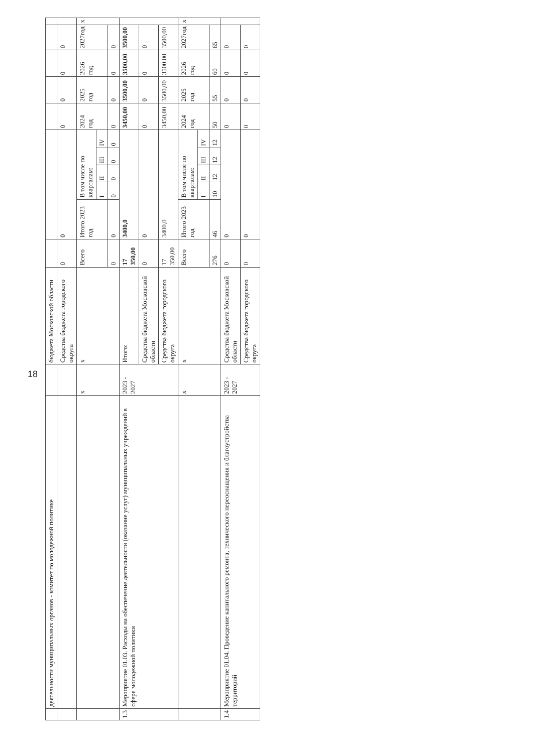18
| | деятельности муниципальных органов - комитет по молодежной политике | | бюджета Московской области | | | | | | | | | | | |
| | | | Средства бюджета городского округа | 0 | 0 | | | | | 0 | 0 | 0 | 0 | |
| | | х | х | Всего | Итого 2023 год | В том числе по кварталам: | | | | 2024 год | 2025 год | 2026 год | 2027год | х |
| | | | | | | I | II | III | IV | | | | | |
| | | | | 0 | 0 | 0 | 0 | 0 | 0 | 0 | 0 | 0 | 0 | |
| 1.3 | Мероприятие 01.03. Расходы на обеспечение деятельности (оказание услуг) муниципальных учреждений в сфере молодежной политики | 2023 - 2027 | Итого: | 17 350,00 | 3400,0 | | | | | 3450,00 | 3500,00 | 3500,00 | 3500,00 | |
| | | | Средства бюджета Московской области | 0 | 0 | | | | | 0 | 0 | 0 | 0 | |
| | | | Средства бюджета городского округа | 17 350,00 | 3400,0 | | | | | 3450,00 | 3500,00 | 3500,00 | 3500,00 | |
| | | х | х | Всего | Итого 2023 год | В том числе по кварталам: | | | | 2024 год | 2025 год | 2026 год | 2027год | х |
| | | | | | | I | II | III | IV | | | | | |
| | | | | 276 | 46 | 10 | 12 | 12 | 12 | 50 | 55 | 60 | 65 | |
| 1.4 | Мероприятие 01.04. Проведение капитального ремонта, технического переоснащения и благоустройства территорий | 2023 - 2027 | Средства бюджета Московской области | 0 | 0 | | | | | 0 | 0 | 0 | 0 | |
| | | | Средства бюджета городского округа | 0 | 0 | | | | | 0 | 0 | 0 | 0 | |